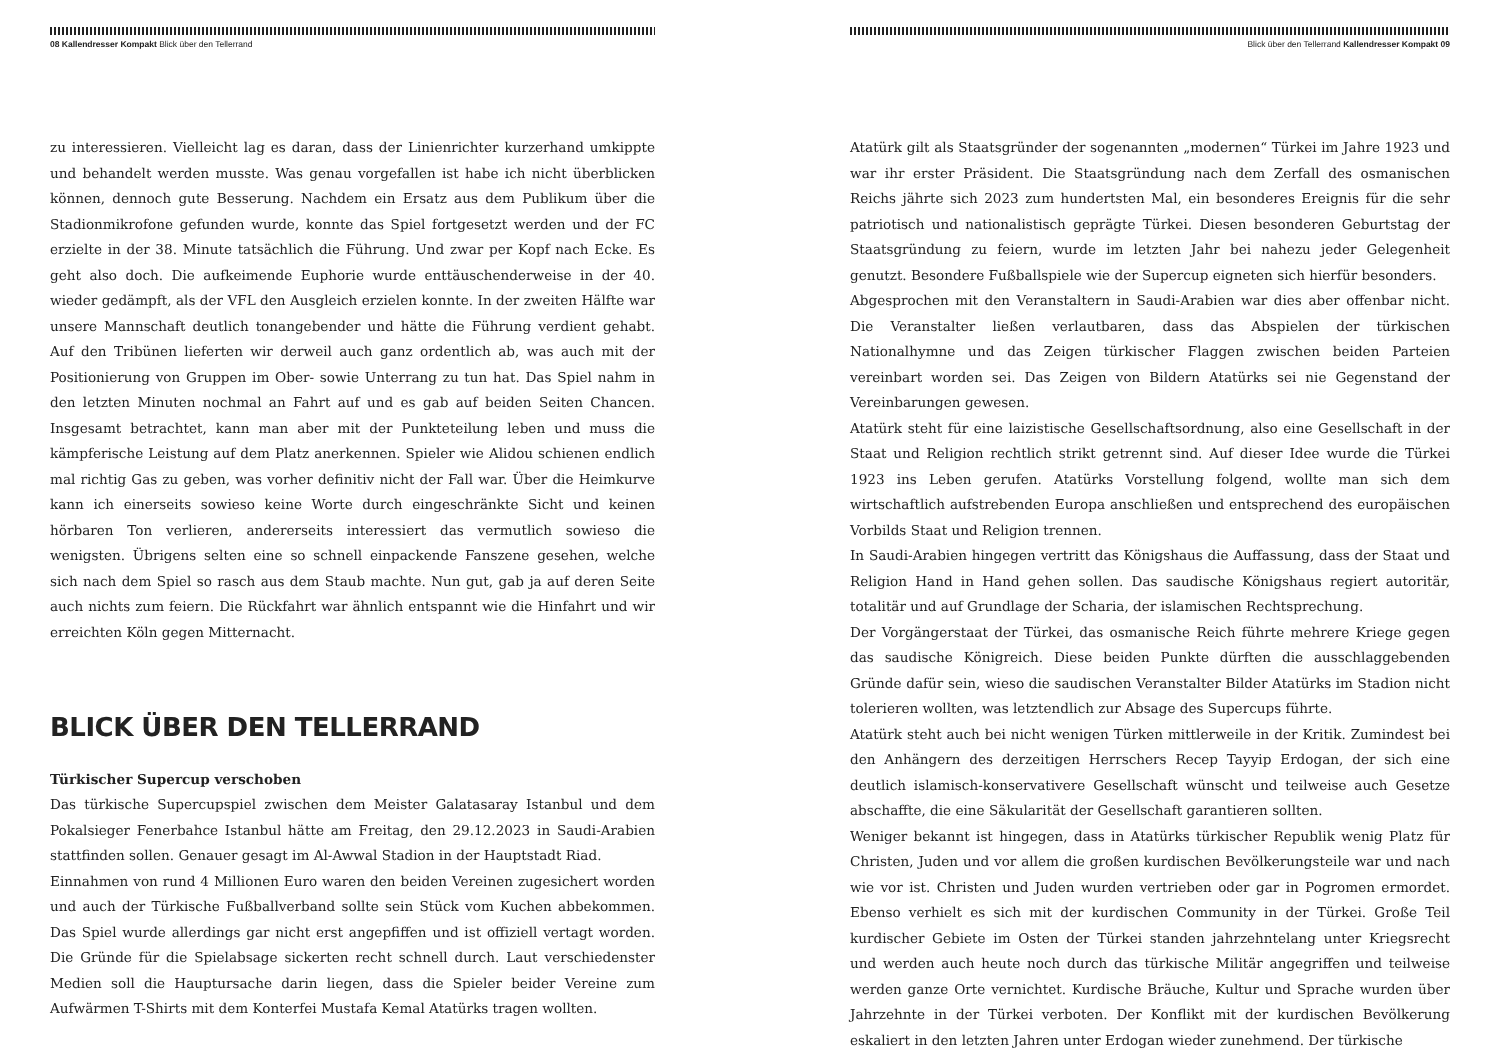08 Kallendresser Kompakt Blick über den Tellerrand
zu interessieren. Vielleicht lag es daran, dass der Linienrichter kurzerhand umkippte und behandelt werden musste. Was genau vorgefallen ist habe ich nicht überblicken können, dennoch gute Besserung. Nachdem ein Ersatz aus dem Publikum über die Stadionmikrofone gefunden wurde, konnte das Spiel fortgesetzt werden und der FC erzielte in der 38. Minute tatsächlich die Führung. Und zwar per Kopf nach Ecke. Es geht also doch. Die aufkeimende Euphorie wurde enttäuschenderweise in der 40. wieder gedämpft, als der VFL den Ausgleich erzielen konnte. In der zweiten Hälfte war unsere Mannschaft deutlich tonangebender und hätte die Führung verdient gehabt. Auf den Tribünen lieferten wir derweil auch ganz ordentlich ab, was auch mit der Positionierung von Gruppen im Ober- sowie Unterrang zu tun hat. Das Spiel nahm in den letzten Minuten nochmal an Fahrt auf und es gab auf beiden Seiten Chancen. Insgesamt betrachtet, kann man aber mit der Punkteteilung leben und muss die kämpferische Leistung auf dem Platz anerkennen. Spieler wie Alidou schienen endlich mal richtig Gas zu geben, was vorher definitiv nicht der Fall war. Über die Heimkurve kann ich einerseits sowieso keine Worte durch eingeschränkte Sicht und keinen hörbaren Ton verlieren, andererseits interessiert das vermutlich sowieso die wenigsten. Übrigens selten eine so schnell einpackende Fanszene gesehen, welche sich nach dem Spiel so rasch aus dem Staub machte. Nun gut, gab ja auf deren Seite auch nichts zum feiern. Die Rückfahrt war ähnlich entspannt wie die Hinfahrt und wir erreichten Köln gegen Mitternacht.
BLICK ÜBER DEN TELLERRAND
Türkischer Supercup verschoben
Das türkische Supercupspiel zwischen dem Meister Galatasaray Istanbul und dem Pokalsieger Fenerbahce Istanbul hätte am Freitag, den 29.12.2023 in Saudi-Arabien stattfinden sollen. Genauer gesagt im Al-Awwal Stadion in der Hauptstadt Riad.
Einnahmen von rund 4 Millionen Euro waren den beiden Vereinen zugesichert worden und auch der Türkische Fußballverband sollte sein Stück vom Kuchen abbekommen. Das Spiel wurde allerdings gar nicht erst angepfiffen und ist offiziell vertagt worden. Die Gründe für die Spielabsage sickerten recht schnell durch. Laut verschiedenster Medien soll die Hauptursache darin liegen, dass die Spieler beider Vereine zum Aufwärmen T-Shirts mit dem Konterfei Mustafa Kemal Atatürks tragen wollten.
Blick über den Tellerrand Kallendresser Kompakt 09
Atatürk gilt als Staatsgründer der sogenannten „modernen“ Türkei im Jahre 1923 und war ihr erster Präsident. Die Staatsgründung nach dem Zerfall des osmanischen Reichs jährte sich 2023 zum hundertsten Mal, ein besonderes Ereignis für die sehr patriotisch und nationalistisch geprägte Türkei. Diesen besonderen Geburtstag der Staatsgründung zu feiern, wurde im letzten Jahr bei nahezu jeder Gelegenheit genutzt. Besondere Fußballspiele wie der Supercup eigneten sich hierfür besonders.
Abgesprochen mit den Veranstaltern in Saudi-Arabien war dies aber offenbar nicht. Die Veranstalter ließen verlautbaren, dass das Abspielen der türkischen Nationalhymne und das Zeigen türkischer Flaggen zwischen beiden Parteien vereinbart worden sei. Das Zeigen von Bildern Atatürks sei nie Gegenstand der Vereinbarungen gewesen.
Atatürk steht für eine laizistische Gesellschaftsordnung, also eine Gesellschaft in der Staat und Religion rechtlich strikt getrennt sind. Auf dieser Idee wurde die Türkei 1923 ins Leben gerufen. Atatürks Vorstellung folgend, wollte man sich dem wirtschaftlich aufstrebenden Europa anschließen und entsprechend des europäischen Vorbilds Staat und Religion trennen.
In Saudi-Arabien hingegen vertritt das Königshaus die Auffassung, dass der Staat und Religion Hand in Hand gehen sollen. Das saudische Königshaus regiert autoritär, totalitär und auf Grundlage der Scharia, der islamischen Rechtsprechung.
Der Vorgängerstaat der Türkei, das osmanische Reich führte mehrere Kriege gegen das saudische Königreich. Diese beiden Punkte dürften die ausschlaggebenden Gründe dafür sein, wieso die saudischen Veranstalter Bilder Atatürks im Stadion nicht tolerieren wollten, was letztendlich zur Absage des Supercups führte.
Atatürk steht auch bei nicht wenigen Türken mittlerweile in der Kritik. Zumindest bei den Anhängern des derzeitigen Herrschers Recep Tayyip Erdogan, der sich eine deutlich islamisch-konservativere Gesellschaft wünscht und teilweise auch Gesetze abschaffte, die eine Säkularität der Gesellschaft garantieren sollten.
Weniger bekannt ist hingegen, dass in Atatürks türkischer Republik wenig Platz für Christen, Juden und vor allem die großen kurdischen Bevölkerungsteile war und nach wie vor ist. Christen und Juden wurden vertrieben oder gar in Pogromen ermordet. Ebenso verhielt es sich mit der kurdischen Community in der Türkei. Große Teil kurdischer Gebiete im Osten der Türkei standen jahrzehntelang unter Kriegsrecht und werden auch heute noch durch das türkische Militär angegriffen und teilweise werden ganze Orte vernichtet. Kurdische Bräuche, Kultur und Sprache wurden über Jahrzehnte in der Türkei verboten. Der Konflikt mit der kurdischen Bevölkerung eskaliert in den letzten Jahren unter Erdogan wieder zunehmend. Der türkische